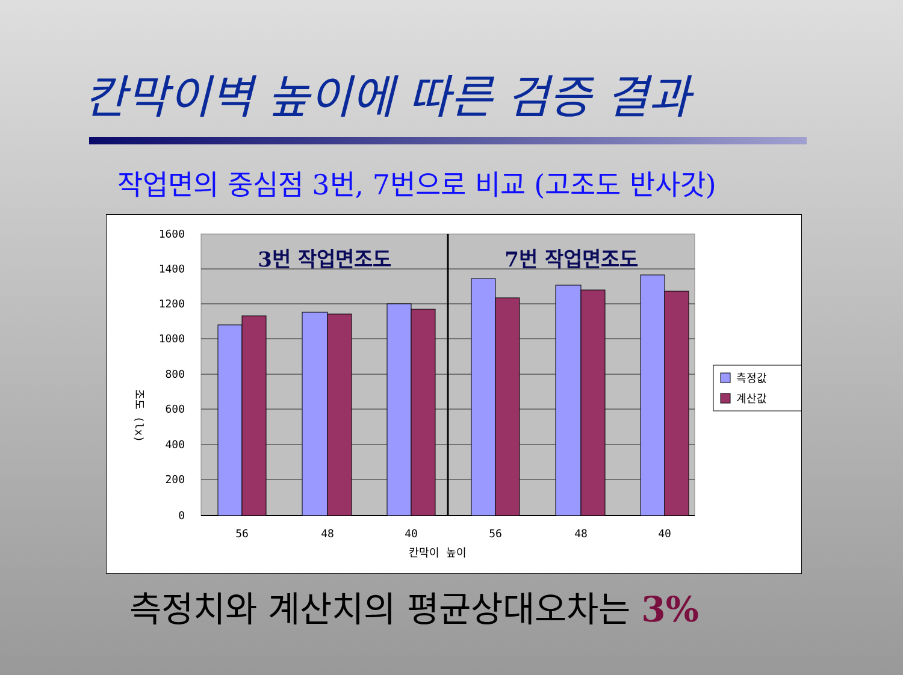칸막이벽 높이에 따른 검증 결과
작업면의 중심점 3번, 7번으로 비교 (고조도 반사갓)
1600
1400
1200
1000
800
600
400
200
0
56
48
40
56
48
40
칸막이 높이
조도 (lx)
3번 작업면조도
7번 작업면조도
측정값
계산값
측정치와 계산치의 평균상대오차는 3%